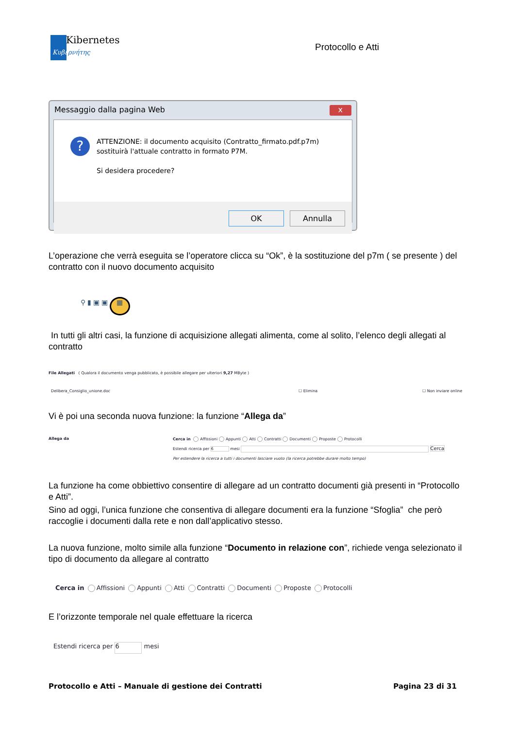Kibernetes
Κυβερνήτης
Protocollo e Atti
Messaggio dalla pagina Web x
?
ATTENZIONE: il documento acquisito (Contratto_firmato.pdf.p7m)
sostituirà l'attuale contratto in formato P7M.
Si desidera procedere?
OK Annulla
L’operazione che verrà eseguita se l’operatore clicca su “Ok”, è la sostituzione del p7m ( se presente ) del contratto con il nuovo documento acquisito
⚲ ▮ ▣ ▣ ▦
In tutti gli altri casi, la funzione di acquisizione allegati alimenta, come al solito, l’elenco degli allegati al contratto
File Allegati ( Qualora il documento venga pubblicato, è possibile allegare per ulteriori 9,27 MByte )
Delibera_Consiglio_unione.doc ☐ Elimina ☐ Non inviare online
Vi è poi una seconda nuova funzione: la funzione “Allega da”
Allega da Cerca in Affissioni Appunti Atti Contratti Documenti Proposte Protocolli
Estendi ricerca per 6 mesi Cerca
Per estendere la ricerca a tutti i documenti lasciare vuoto (la ricerca potrebbe durare molto tempo)
La funzione ha come obbiettivo consentire di allegare ad un contratto documenti già presenti in “Protocollo e Atti”.
Sino ad oggi, l’unica funzione che consentiva di allegare documenti era la funzione “Sfoglia” che però raccoglie i documenti dalla rete e non dall’applicativo stesso.
La nuova funzione, molto simile alla funzione “Documento in relazione con”, richiede venga selezionato il tipo di documento da allegare al contratto
Cerca in Affissioni Appunti Atti Contratti Documenti Proposte Protocolli
E l’orizzonte temporale nel quale effettuare la ricerca
Estendi ricerca per 6 mesi
Protocollo e Atti – Manuale di gestione dei Contratti Pagina 23 di 31